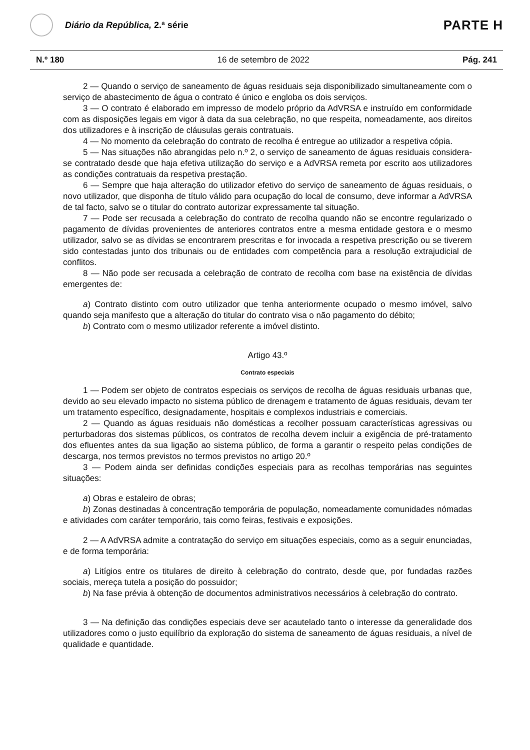Diário da República, 2.ª série
PARTE H
N.º 180 16 de setembro de 2022 Pág. 241
2 — Quando o serviço de saneamento de águas residuais seja disponibilizado simultaneamente com o serviço de abastecimento de água o contrato é único e engloba os dois serviços.
3 — O contrato é elaborado em impresso de modelo próprio da AdVRSA e instruído em conformidade com as disposições legais em vigor à data da sua celebração, no que respeita, nomeadamente, aos direitos dos utilizadores e à inscrição de cláusulas gerais contratuais.
4 — No momento da celebração do contrato de recolha é entregue ao utilizador a respetiva cópia.
5 — Nas situações não abrangidas pelo n.º 2, o serviço de saneamento de águas residuais considera-se contratado desde que haja efetiva utilização do serviço e a AdVRSA remeta por escrito aos utilizadores as condições contratuais da respetiva prestação.
6 — Sempre que haja alteração do utilizador efetivo do serviço de saneamento de águas residuais, o novo utilizador, que disponha de título válido para ocupação do local de consumo, deve informar a AdVRSA de tal facto, salvo se o titular do contrato autorizar expressamente tal situação.
7 — Pode ser recusada a celebração do contrato de recolha quando não se encontre regularizado o pagamento de dívidas provenientes de anteriores contratos entre a mesma entidade gestora e o mesmo utilizador, salvo se as dívidas se encontrarem prescritas e for invocada a respetiva prescrição ou se tiverem sido contestadas junto dos tribunais ou de entidades com competência para a resolução extrajudicial de conflitos.
8 — Não pode ser recusada a celebração de contrato de recolha com base na existência de dívidas emergentes de:
a) Contrato distinto com outro utilizador que tenha anteriormente ocupado o mesmo imóvel, salvo quando seja manifesto que a alteração do titular do contrato visa o não pagamento do débito;
b) Contrato com o mesmo utilizador referente a imóvel distinto.
Artigo 43.º
Contrato especiais
1 — Podem ser objeto de contratos especiais os serviços de recolha de águas residuais urbanas que, devido ao seu elevado impacto no sistema público de drenagem e tratamento de águas residuais, devam ter um tratamento específico, designadamente, hospitais e complexos industriais e comerciais.
2 — Quando as águas residuais não domésticas a recolher possuam características agressivas ou perturbadoras dos sistemas públicos, os contratos de recolha devem incluir a exigência de pré-tratamento dos efluentes antes da sua ligação ao sistema público, de forma a garantir o respeito pelas condições de descarga, nos termos previstos no termos previstos no artigo 20.º
3 — Podem ainda ser definidas condições especiais para as recolhas temporárias nas seguintes situações:
a) Obras e estaleiro de obras;
b) Zonas destinadas à concentração temporária de população, nomeadamente comunidades nómadas e atividades com caráter temporário, tais como feiras, festivais e exposições.
2 — A AdVRSA admite a contratação do serviço em situações especiais, como as a seguir enunciadas, e de forma temporária:
a) Litígios entre os titulares de direito à celebração do contrato, desde que, por fundadas razões sociais, mereça tutela a posição do possuidor;
b) Na fase prévia à obtenção de documentos administrativos necessários à celebração do contrato.
3 — Na definição das condições especiais deve ser acautelado tanto o interesse da generalidade dos utilizadores como o justo equilíbrio da exploração do sistema de saneamento de águas residuais, a nível de qualidade e quantidade.